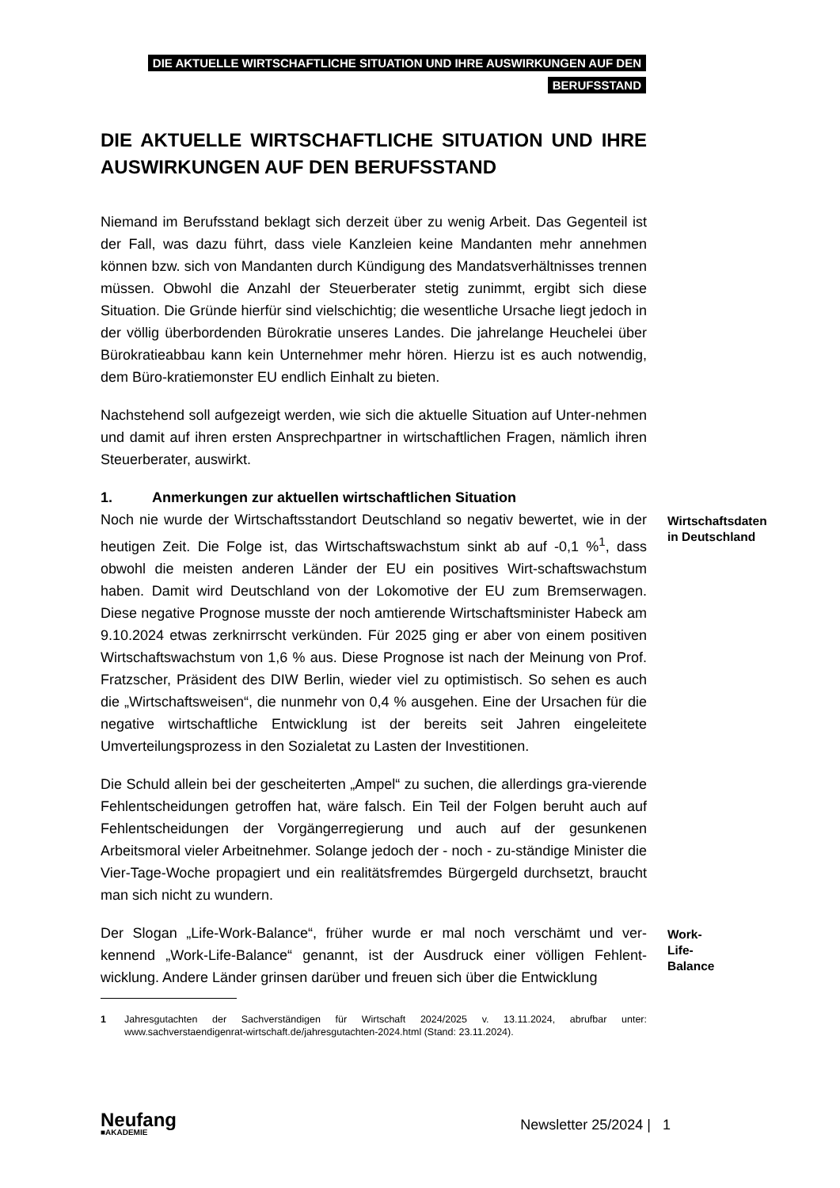DIE AKTUELLE WIRTSCHAFTLICHE SITUATION UND IHRE AUSWIRKUNGEN AUF DEN
BERUFSSTAND
DIE AKTUELLE WIRTSCHAFTLICHE SITUATION UND IHRE AUSWIRKUNGEN AUF DEN BERUFSSTAND
Niemand im Berufsstand beklagt sich derzeit über zu wenig Arbeit. Das Gegenteil ist der Fall, was dazu führt, dass viele Kanzleien keine Mandanten mehr annehmen können bzw. sich von Mandanten durch Kündigung des Mandatsverhältnisses trennen müssen. Obwohl die Anzahl der Steuerberater stetig zunimmt, ergibt sich diese Situation. Die Gründe hierfür sind vielschichtig; die wesentliche Ursache liegt jedoch in der völlig überbordenden Bürokratie unseres Landes. Die jahrelange Heuchelei über Bürokratieabbau kann kein Unternehmer mehr hören. Hierzu ist es auch notwendig, dem Büro-kratiemonster EU endlich Einhalt zu bieten.
Nachstehend soll aufgezeigt werden, wie sich die aktuelle Situation auf Unter-nehmen und damit auf ihren ersten Ansprechpartner in wirtschaftlichen Fragen, nämlich ihren Steuerberater, auswirkt.
1. Anmerkungen zur aktuellen wirtschaftlichen Situation
Noch nie wurde der Wirtschaftsstandort Deutschland so negativ bewertet, wie in der heutigen Zeit. Die Folge ist, das Wirtschaftswachstum sinkt ab auf -0,1 %<sup>1</sup>, dass obwohl die meisten anderen Länder der EU ein positives Wirt-schaftswachstum haben. Damit wird Deutschland von der Lokomotive der EU zum Bremserwagen. Diese negative Prognose musste der noch amtierende Wirtschaftsminister Habeck am 9.10.2024 etwas zerknirrscht verkünden. Für 2025 ging er aber von einem positiven Wirtschaftswachstum von 1,6 % aus. Diese Prognose ist nach der Meinung von Prof. Fratzscher, Präsident des DIW Berlin, wieder viel zu optimistisch. So sehen es auch die „Wirtschaftsweisen“, die nunmehr von 0,4 % ausgehen. Eine der Ursachen für die negative wirtschaftliche Entwicklung ist der bereits seit Jahren eingeleitete Umverteilungsprozess in den Sozialetat zu Lasten der Investitionen.
Die Schuld allein bei der gescheiterten „Ampel“ zu suchen, die allerdings gra-vierende Fehlentscheidungen getroffen hat, wäre falsch. Ein Teil der Folgen beruht auch auf Fehlentscheidungen der Vorgängerregierung und auch auf der gesunkenen Arbeitsmoral vieler Arbeitnehmer. Solange jedoch der - noch - zu-ständige Minister die Vier-Tage-Woche propagiert und ein realitätsfremdes Bürgergeld durchsetzt, braucht man sich nicht zu wundern.
Wirtschaftsdaten in Deutschland
Der Slogan „Life-Work-Balance“, früher wurde er mal noch verschämt und ver-kennend „Work-Life-Balance“ genannt, ist der Ausdruck einer völligen Fehlent-wicklung. Andere Länder grinsen darüber und freuen sich über die Entwicklung
Work-Life-Balance
1 Jahresgutachten der Sachverständigen für Wirtschaft 2024/2025 v. 13.11.2024, abrufbar unter: www.sachverstaendigenrat-wirtschaft.de/jahresgutachten-2024.html (Stand: 23.11.2024).
Neufang
■AKADEMIE
Newsletter 25/2024 | 1